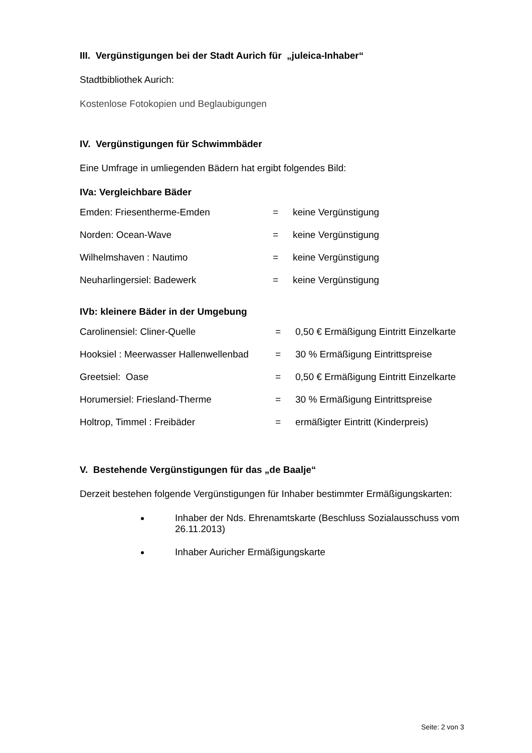III. Vergünstigungen bei der Stadt Aurich für „juleica-Inhaber“
Stadtbibliothek Aurich:
Kostenlose Fotokopien und Beglaubigungen
IV. Vergünstigungen für Schwimmbäder
Eine Umfrage in umliegenden Bädern hat ergibt folgendes Bild:
IVa: Vergleichbare Bäder
Emden: Friesentherme-Emden = keine Vergünstigung
Norden: Ocean-Wave = keine Vergünstigung
Wilhelmshaven : Nautimo = keine Vergünstigung
Neuharlingersiel: Badewerk = keine Vergünstigung
IVb: kleinere Bäder in der Umgebung
Carolinensiel: Cliner-Quelle = 0,50 € Ermäßigung Eintritt Einzelkarte
Hooksiel : Meerwasser Hallenwellenbad = 30 % Ermäßigung Eintrittspreise
Greetsiel: Oase = 0,50 € Ermäßigung Eintritt Einzelkarte
Horumersiel: Friesland-Therme = 30 % Ermäßigung Eintrittspreise
Holtrop, Timmel : Freibäder = ermäßigter Eintritt (Kinderpreis)
V. Bestehende Vergünstigungen für das „de Baalje“
Derzeit bestehen folgende Vergünstigungen für Inhaber bestimmter Ermäßigungskarten:
Inhaber der Nds. Ehrenamtskarte (Beschluss Sozialausschuss vom 26.11.2013)
Inhaber Auricher Ermäßigungskarte
Seite: 2 von 3